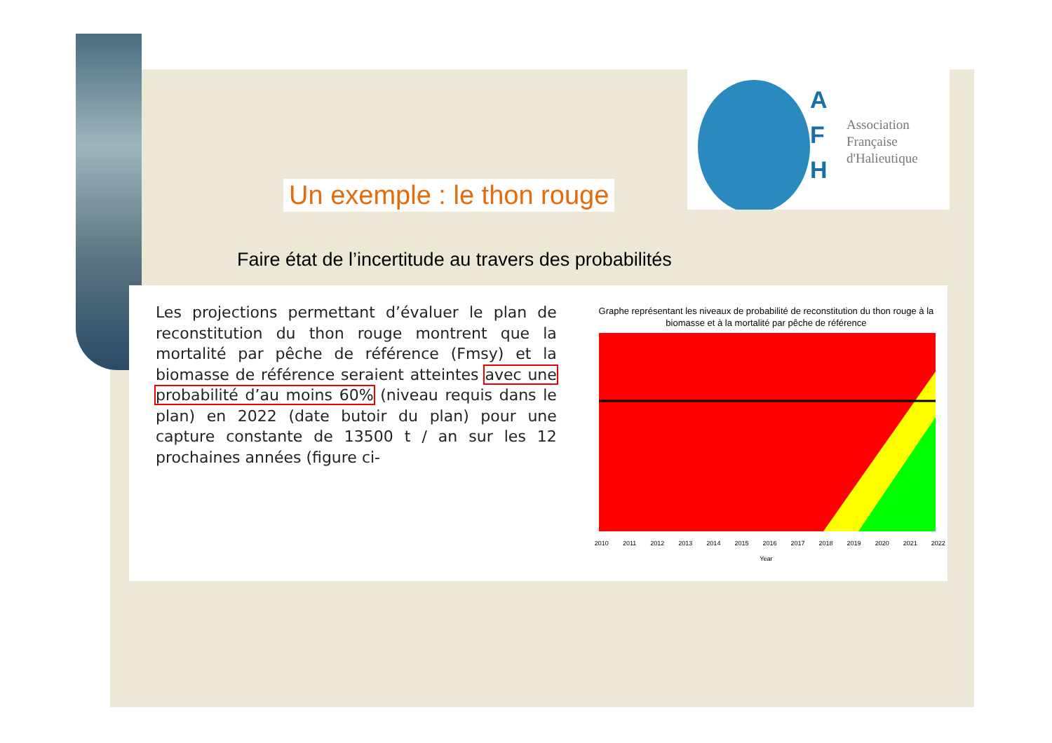A
F
H
Association
Française
d'Halieutique
Un exemple : le thon rouge
Faire état de l’incertitude au travers des probabilités
Les projections permettant d’évaluer le plan de reconstitution du thon rouge montrent que la mortalité par pêche de référence (Fmsy) et la biomasse de référence seraient atteintes avec une probabilité d’au moins 60% (niveau requis dans le plan) en 2022 (date butoir du plan) pour une capture constante de 13500 t / an sur les 12 prochaines années (figure ci-
Graphe représentant les niveaux de probabilité de reconstitution du thon rouge à la biomasse et à la mortalité par pêche de référence
2010 2011 2012 2013 2014 2015 2016 2017 2018 2019 2020 2021 2022
Year